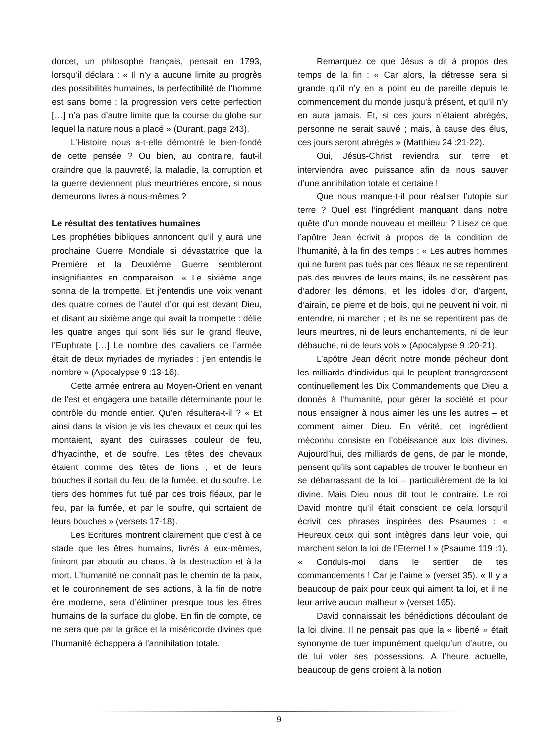dorcet, un philosophe français, pensait en 1793, lorsqu’il déclara : « Il n’y a aucune limite au progrès des possibilités humaines, la perfectibilité de l’homme est sans borne ; la progression vers cette perfection […] n’a pas d’autre limite que la course du globe sur lequel la nature nous a placé » (Durant, page 243).
L’Histoire nous a-t-elle démontré le bien-fondé de cette pensée ? Ou bien, au contraire, faut-il craindre que la pauvreté, la maladie, la corruption et la guerre deviennent plus meurtrières encore, si nous demeurons livrés à nous-mêmes ?
Le résultat des tentatives humaines
Les prophéties bibliques annoncent qu’il y aura une prochaine Guerre Mondiale si dévastatrice que la Première et la Deuxième Guerre sembleront insignifiantes en comparaison. « Le sixième ange sonna de la trompette. Et j’entendis une voix venant des quatre cornes de l’autel d’or qui est devant Dieu, et disant au sixième ange qui avait la trompette : délie les quatre anges qui sont liés sur le grand fleuve, l’Euphrate […] Le nombre des cavaliers de l’armée était de deux myriades de myriades : j’en entendis le nombre » (Apocalypse 9 :13-16).
Cette armée entrera au Moyen-Orient en venant de l’est et engagera une bataille déterminante pour le contrôle du monde entier. Qu’en résultera-t-il ? « Et ainsi dans la vision je vis les chevaux et ceux qui les montaient, ayant des cuirasses couleur de feu, d’hyacinthe, et de soufre. Les têtes des chevaux étaient comme des têtes de lions ; et de leurs bouches il sortait du feu, de la fumée, et du soufre. Le tiers des hommes fut tué par ces trois fléaux, par le feu, par la fumée, et par le soufre, qui sortaient de leurs bouches » (versets 17-18).
Les Ecritures montrent clairement que c’est à ce stade que les êtres humains, livrés à eux-mêmes, finiront par aboutir au chaos, à la destruction et à la mort. L’humanité ne connaît pas le chemin de la paix, et le couronnement de ses actions, à la fin de notre ère moderne, sera d’éliminer presque tous les êtres humains de la surface du globe. En fin de compte, ce ne sera que par la grâce et la miséricorde divines que l’humanité échappera à l’annihilation totale.
Remarquez ce que Jésus a dit à propos des temps de la fin : « Car alors, la détresse sera si grande qu’il n’y en a point eu de pareille depuis le commencement du monde jusqu’à présent, et qu’il n’y en aura jamais. Et, si ces jours n’étaient abrégés, personne ne serait sauvé ; mais, à cause des élus, ces jours seront abrégés » (Matthieu 24 :21-22).
Oui, Jésus-Christ reviendra sur terre et interviendra avec puissance afin de nous sauver d’une annihilation totale et certaine !
Que nous manque-t-il pour réaliser l’utopie sur terre ? Quel est l’ingrédient manquant dans notre quête d’un monde nouveau et meilleur ? Lisez ce que l’apôtre Jean écrivit à propos de la condition de l’humanité, à la fin des temps : « Les autres hommes qui ne furent pas tués par ces fléaux ne se repentirent pas des œuvres de leurs mains, ils ne cessèrent pas d’adorer les démons, et les idoles d’or, d’argent, d’airain, de pierre et de bois, qui ne peuvent ni voir, ni entendre, ni marcher ; et ils ne se repentirent pas de leurs meurtres, ni de leurs enchantements, ni de leur débauche, ni de leurs vols » (Apocalypse 9 :20-21).
L’apôtre Jean décrit notre monde pécheur dont les milliards d’individus qui le peuplent transgressent continuellement les Dix Commandements que Dieu a donnés à l’humanité, pour gérer la société et pour nous enseigner à nous aimer les uns les autres – et comment aimer Dieu. En vérité, cet ingrédient méconnu consiste en l’obéissance aux lois divines. Aujourd’hui, des milliards de gens, de par le monde, pensent qu’ils sont capables de trouver le bonheur en se débarrassant de la loi – particulièrement de la loi divine. Mais Dieu nous dit tout le contraire. Le roi David montre qu’il était conscient de cela lorsqu’il écrivit ces phrases inspirées des Psaumes : « Heureux ceux qui sont intègres dans leur voie, qui marchent selon la loi de l’Eternel ! » (Psaume 119 :1). « Conduis-moi dans le sentier de tes commandements ! Car je l’aime » (verset 35). « Il y a beaucoup de paix pour ceux qui aiment ta loi, et il ne leur arrive aucun malheur » (verset 165).
David connaissait les bénédictions découlant de la loi divine. Il ne pensait pas que la « liberté » était synonyme de tuer impunément quelqu’un d’autre, ou de lui voler ses possessions. A l’heure actuelle, beaucoup de gens croient à la notion
9